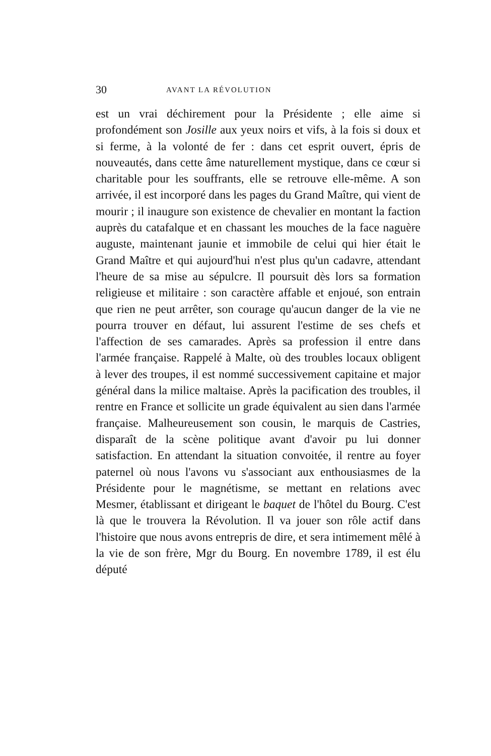30 AVANT LA RÉVOLUTION
est un vrai déchirement pour la Présidente ; elle aime si profondément son Josille aux yeux noirs et vifs, à la fois si doux et si ferme, à la volonté de fer : dans cet esprit ouvert, épris de nouveautés, dans cette âme naturellement mystique, dans ce cœur si charitable pour les souffrants, elle se retrouve elle-même. A son arrivée, il est incorporé dans les pages du Grand Maître, qui vient de mourir ; il inaugure son existence de chevalier en montant la faction auprès du catafalque et en chassant les mouches de la face naguère auguste, maintenant jaunie et immobile de celui qui hier était le Grand Maître et qui aujourd'hui n'est plus qu'un cadavre, attendant l'heure de sa mise au sépulcre. Il poursuit dès lors sa formation religieuse et militaire : son caractère affable et enjoué, son entrain que rien ne peut arrêter, son courage qu'aucun danger de la vie ne pourra trouver en défaut, lui assurent l'estime de ses chefs et l'affection de ses camarades. Après sa profession il entre dans l'armée française. Rappelé à Malte, où des troubles locaux obligent à lever des troupes, il est nommé successivement capitaine et major général dans la milice maltaise. Après la pacification des troubles, il rentre en France et sollicite un grade équivalent au sien dans l'armée française. Malheureusement son cousin, le marquis de Castries, disparaît de la scène politique avant d'avoir pu lui donner satisfaction. En attendant la situation convoitée, il rentre au foyer paternel où nous l'avons vu s'associant aux enthousiasmes de la Présidente pour le magnétisme, se mettant en relations avec Mesmer, établissant et dirigeant le baquet de l'hôtel du Bourg. C'est là que le trouvera la Révolution. Il va jouer son rôle actif dans l'histoire que nous avons entrepris de dire, et sera intimement mêlé à la vie de son frère, Mgr du Bourg. En novembre 1789, il est élu député